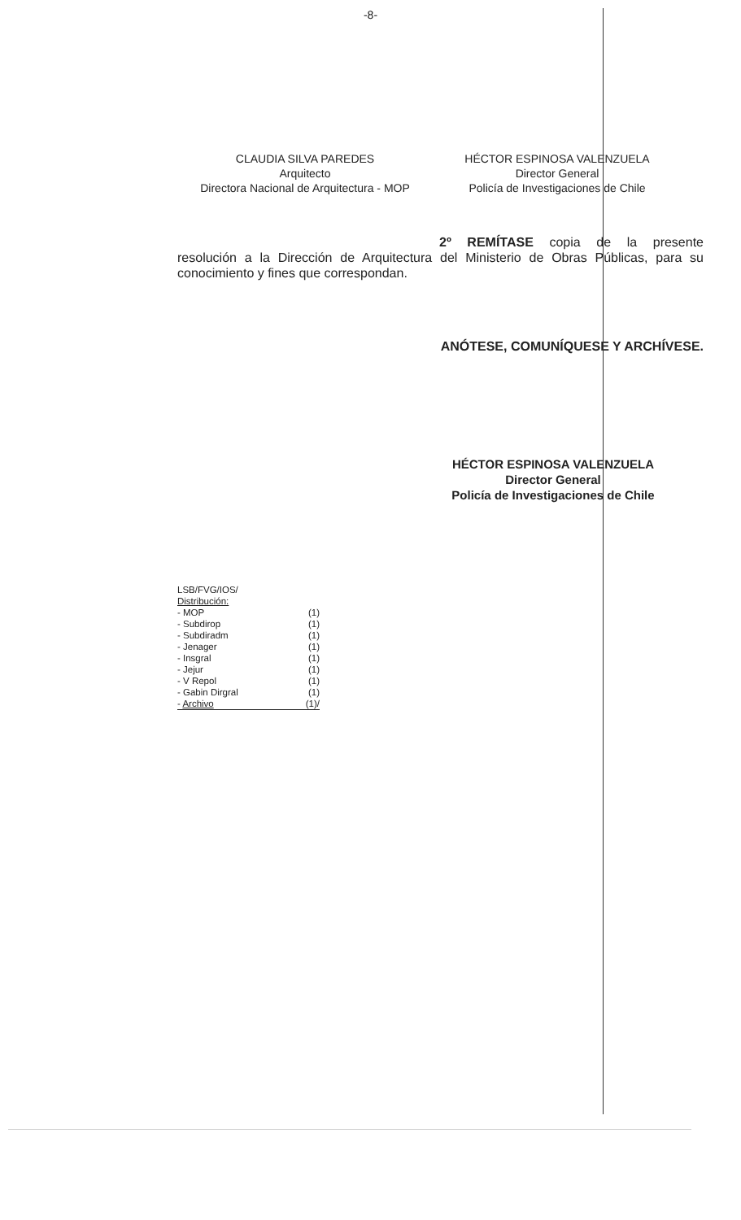-8-
CLAUDIA SILVA PAREDES
Arquitecto
Directora Nacional de Arquitectura - MOP
HÉCTOR ESPINOSA VALENZUELA
Director General
Policía de Investigaciones de Chile
2º REMÍTASE copia de la presente resolución a la Dirección de Arquitectura del Ministerio de Obras Públicas, para su conocimiento y fines que correspondan.
ANÓTESE, COMUNÍQUESE Y ARCHÍVESE.
HÉCTOR ESPINOSA VALENZUELA
Director General
Policía de Investigaciones de Chile
LSB/FVG/IOS/
Distribución:
- MOP (1)
- Subdirop (1)
- Subdiradm (1)
- Jenager (1)
- Insgral (1)
- Jejur (1)
- V Repol (1)
- Gabin Dirgral (1)
- Archivo (1)/